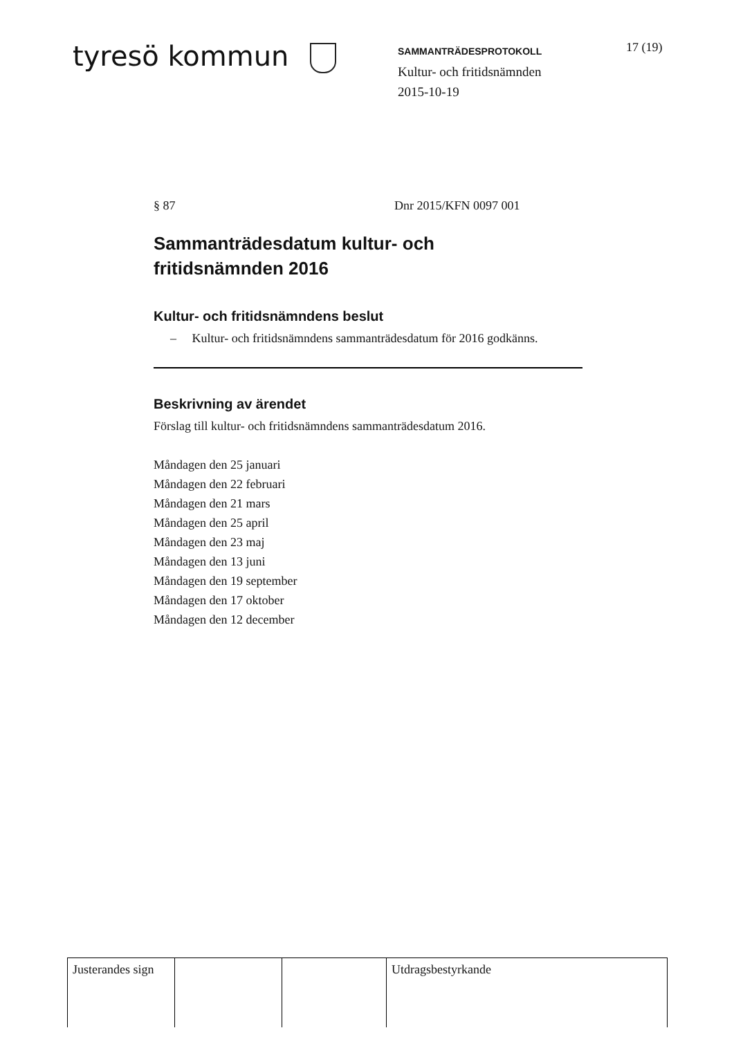tyresö kommun
SAMMANTRÄDESPROTOKOLL
Kultur- och fritidsnämnden
2015-10-19
17 (19)
§ 87 Dnr 2015/KFN 0097 001
Sammanträdesdatum kultur- och
fritidsnämnden 2016
Kultur- och fritidsnämndens beslut
– Kultur- och fritidsnämndens sammanträdesdatum för 2016 godkänns.
Beskrivning av ärendet
Förslag till kultur- och fritidsnämndens sammanträdesdatum 2016.
Måndagen den 25 januari
Måndagen den 22 februari
Måndagen den 21 mars
Måndagen den 25 april
Måndagen den 23 maj
Måndagen den 13 juni
Måndagen den 19 september
Måndagen den 17 oktober
Måndagen den 12 december
| Justerandes sign | | | Utdragsbestyrkande |